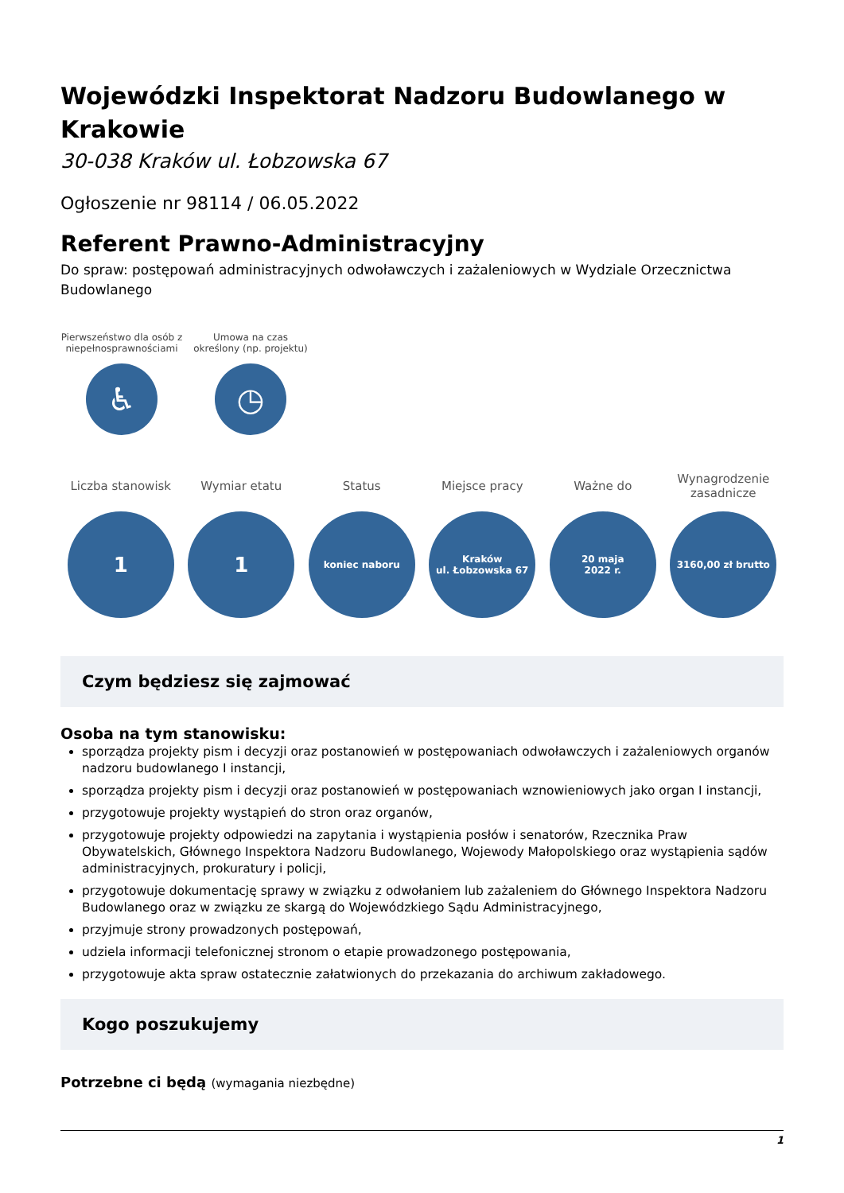Wojewódzki Inspektorat Nadzoru Budowlanego w Krakowie
30-038 Kraków ul. Łobzowska 67
Ogłoszenie nr 98114 / 06.05.2022
Referent Prawno-Administracyjny
Do spraw: postępowań administracyjnych odwoławczych i zażaleniowych w Wydziale Orzecznictwa Budowlanego
Pierwszeństwo dla osób z niepełnosprawnościami
♿
Umowa na czas określony (np. projektu)
◷
Liczba stanowisk
1
Wymiar etatu
1
Status
koniec naboru
Miejsce pracy
Kraków
ul. Łobzowska 67
Ważne do
20 maja
2022 r.
Wynagrodzenie zasadnicze
3160,00 zł brutto
Czym będziesz się zajmować
Osoba na tym stanowisku:
sporządza projekty pism i decyzji oraz postanowień w postępowaniach odwoławczych i zażaleniowych organów nadzoru budowlanego I instancji,
sporządza projekty pism i decyzji oraz postanowień w postępowaniach wznowieniowych jako organ I instancji,
przygotowuje projekty wystąpień do stron oraz organów,
przygotowuje projekty odpowiedzi na zapytania i wystąpienia posłów i senatorów, Rzecznika Praw Obywatelskich, Głównego Inspektora Nadzoru Budowlanego, Wojewody Małopolskiego oraz wystąpienia sądów administracyjnych, prokuratury i policji,
przygotowuje dokumentację sprawy w związku z odwołaniem lub zażaleniem do Głównego Inspektora Nadzoru Budowlanego oraz w związku ze skargą do Wojewódzkiego Sądu Administracyjnego,
przyjmuje strony prowadzonych postępowań,
udziela informacji telefonicznej stronom o etapie prowadzonego postępowania,
przygotowuje akta spraw ostatecznie załatwionych do przekazania do archiwum zakładowego.
Kogo poszukujemy
Potrzebne ci będą (wymagania niezbędne)
1